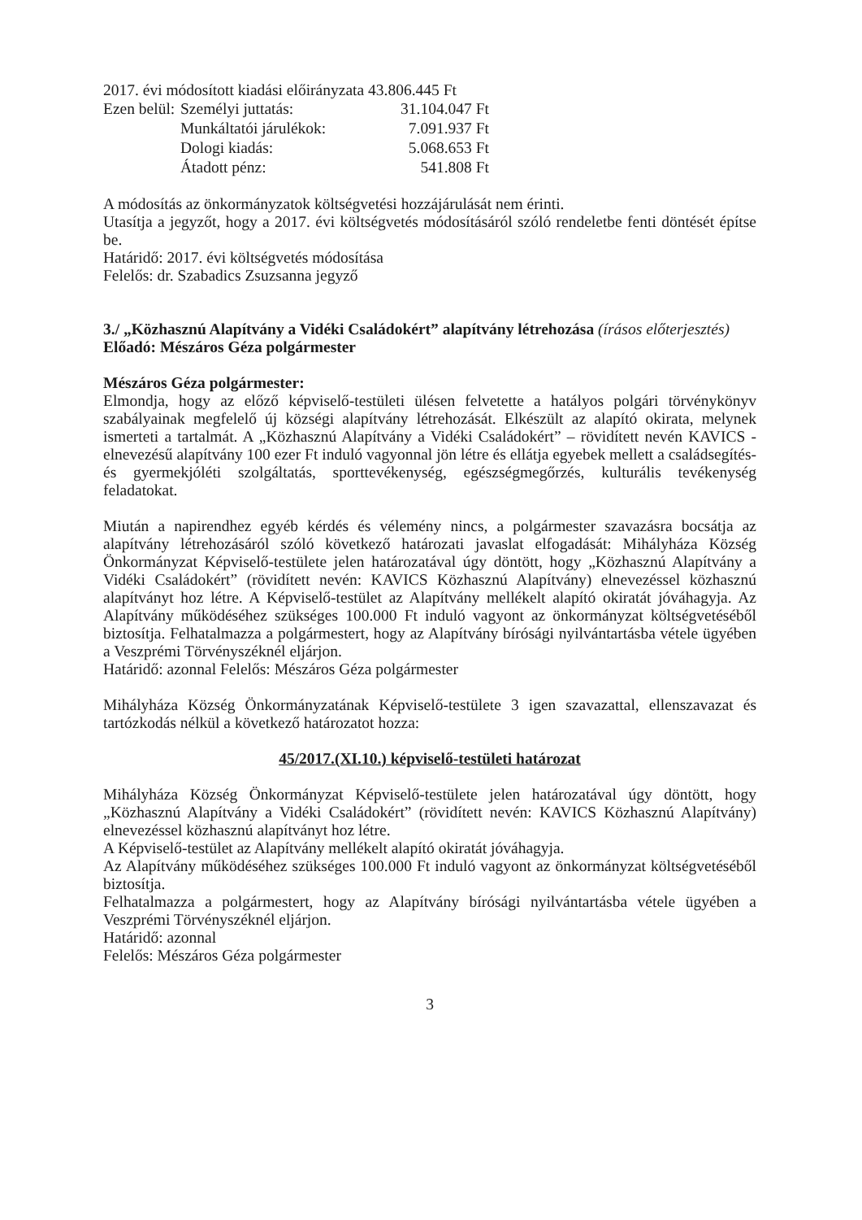2017. évi módosított kiadási előirányzata 43.806.445 Ft
| Ezen belül: | Személyi juttatás: | 31.104.047 Ft |
| | Munkáltatói járulékok: | 7.091.937 Ft |
| | Dologi kiadás: | 5.068.653 Ft |
| | Átadott pénz: | 541.808 Ft |
A módosítás az önkormányzatok költségvetési hozzájárulását nem érinti.
Utasítja a jegyzőt, hogy a 2017. évi költségvetés módosításáról szóló rendeletbe fenti döntését építse be.
Határidő: 2017. évi költségvetés módosítása
Felelős: dr. Szabadics Zsuzsanna jegyző
3./ „Közhasznú Alapítvány a Vidéki Családokért” alapítvány létrehozása (írásos előterjesztés)
Előadó: Mészáros Géza polgármester
Mészáros Géza polgármester:
Elmondja, hogy az előző képviselő-testületi ülésen felvetette a hatályos polgári törvénykönyv szabályainak megfelelő új községi alapítvány létrehozását. Elkészült az alapító okirata, melynek ismerteti a tartalmát. A „Közhasznú Alapítvány a Vidéki Családokért” – rövidített nevén KAVICS - elnevezésű alapítvány 100 ezer Ft induló vagyonnal jön létre és ellátja egyebek mellett a családsegítés-és gyermekjóléti szolgáltatás, sporttevékenység, egészségmegőrzés, kulturális tevékenység feladatokat.
Miután a napirendhez egyéb kérdés és vélemény nincs, a polgármester szavazásra bocsátja az alapítvány létrehozásáról szóló következő határozati javaslat elfogadását: Mihályháza Község Önkormányzat Képviselő-testülete jelen határozatával úgy döntött, hogy „Közhasznú Alapítvány a Vidéki Családokért” (rövidített nevén: KAVICS Közhasznú Alapítvány) elnevezéssel közhasznú alapítványt hoz létre. A Képviselő-testület az Alapítvány mellékelt alapító okiratát jóváhagyja. Az Alapítvány működéséhez szükséges 100.000 Ft induló vagyont az önkormányzat költségvetéséből biztosítja. Felhatalmazza a polgármestert, hogy az Alapítvány bírósági nyilvántartásba vétele ügyében a Veszprémi Törvényszéknél eljárjon.
Határidő: azonnal Felelős: Mészáros Géza polgármester
Mihályháza Község Önkormányzatának Képviselő-testülete 3 igen szavazattal, ellenszavazat és tartózkodás nélkül a következő határozatot hozza:
45/2017.(XI.10.) képviselő-testületi határozat
Mihályháza Község Önkormányzat Képviselő-testülete jelen határozatával úgy döntött, hogy „Közhasznú Alapítvány a Vidéki Családokért” (rövidített nevén: KAVICS Közhasznú Alapítvány) elnevezéssel közhasznú alapítványt hoz létre.
A Képviselő-testület az Alapítvány mellékelt alapító okiratát jóváhagyja.
Az Alapítvány működéséhez szükséges 100.000 Ft induló vagyont az önkormányzat költségvetéséből biztosítja.
Felhatalmazza a polgármestert, hogy az Alapítvány bírósági nyilvántartásba vétele ügyében a Veszprémi Törvényszéknél eljárjon.
Határidő: azonnal
Felelős: Mészáros Géza polgármester
3